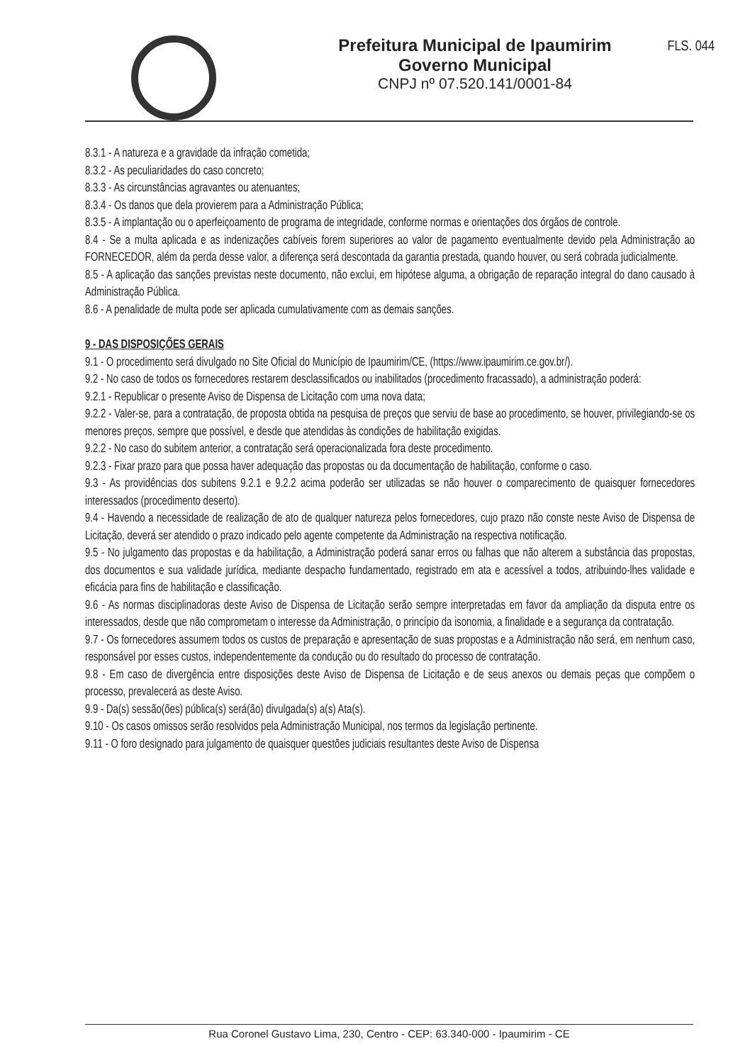Prefeitura Municipal de Ipaumirim
Governo Municipal
CNPJ nº 07.520.141/0001-84
FLS. 044
8.3.1 - A natureza e a gravidade da infração cometida;
8.3.2 - As peculiaridades do caso concreto;
8.3.3 - As circunstâncias agravantes ou atenuantes;
8.3.4 - Os danos que dela provierem para a Administração Pública;
8.3.5 - A implantação ou o aperfeiçoamento de programa de integridade, conforme normas e orientações dos órgãos de controle.
8.4 - Se a multa aplicada e as indenizações cabíveis forem superiores ao valor de pagamento eventualmente devido pela Administração ao FORNECEDOR, além da perda desse valor, a diferença será descontada da garantia prestada, quando houver, ou será cobrada judicialmente.
8.5 - A aplicação das sanções previstas neste documento, não exclui, em hipótese alguma, a obrigação de reparação integral do dano causado à Administração Pública.
8.6 - A penalidade de multa pode ser aplicada cumulativamente com as demais sanções.
9 - DAS DISPOSIÇÕES GERAIS
9.1 - O procedimento será divulgado no Site Oficial do Município de Ipaumirim/CE, (https://www.ipaumirim.ce.gov.br/).
9.2 - No caso de todos os fornecedores restarem desclassificados ou inabilitados (procedimento fracassado), a administração poderá:
9.2.1 - Republicar o presente Aviso de Dispensa de Licitação com uma nova data;
9.2.2 - Valer-se, para a contratação, de proposta obtida na pesquisa de preços que serviu de base ao procedimento, se houver, privilegiando-se os menores preços, sempre que possível, e desde que atendidas às condições de habilitação exigidas.
9.2.2 - No caso do subitem anterior, a contratação será operacionalizada fora deste procedimento.
9.2.3 - Fixar prazo para que possa haver adequação das propostas ou da documentação de habilitação, conforme o caso.
9.3 - As providências dos subitens 9.2.1 e 9.2.2 acima poderão ser utilizadas se não houver o comparecimento de quaisquer fornecedores interessados (procedimento deserto).
9.4 - Havendo a necessidade de realização de ato de qualquer natureza pelos fornecedores, cujo prazo não conste neste Aviso de Dispensa de Licitação, deverá ser atendido o prazo indicado pelo agente competente da Administração na respectiva notificação.
9.5 - No julgamento das propostas e da habilitação, a Administração poderá sanar erros ou falhas que não alterem a substância das propostas, dos documentos e sua validade jurídica, mediante despacho fundamentado, registrado em ata e acessível a todos, atribuindo-lhes validade e eficácia para fins de habilitação e classificação.
9.6 - As normas disciplinadoras deste Aviso de Dispensa de Licitação serão sempre interpretadas em favor da ampliação da disputa entre os interessados, desde que não comprometam o interesse da Administração, o princípio da isonomia, a finalidade e a segurança da contratação.
9.7 - Os fornecedores assumem todos os custos de preparação e apresentação de suas propostas e a Administração não será, em nenhum caso, responsável por esses custos, independentemente da condução ou do resultado do processo de contratação.
9.8 - Em caso de divergência entre disposições deste Aviso de Dispensa de Licitação e de seus anexos ou demais peças que compõem o processo, prevalecerá as deste Aviso.
9.9 - Da(s) sessão(ões) pública(s) será(ão) divulgada(s) a(s) Ata(s).
9.10 - Os casos omissos serão resolvidos pela Administração Municipal, nos termos da legislação pertinente.
9.11 - O foro designado para julgamento de quaisquer questões judiciais resultantes deste Aviso de Dispensa
Rua Coronel Gustavo Lima, 230, Centro - CEP: 63.340-000 - Ipaumirim - CE